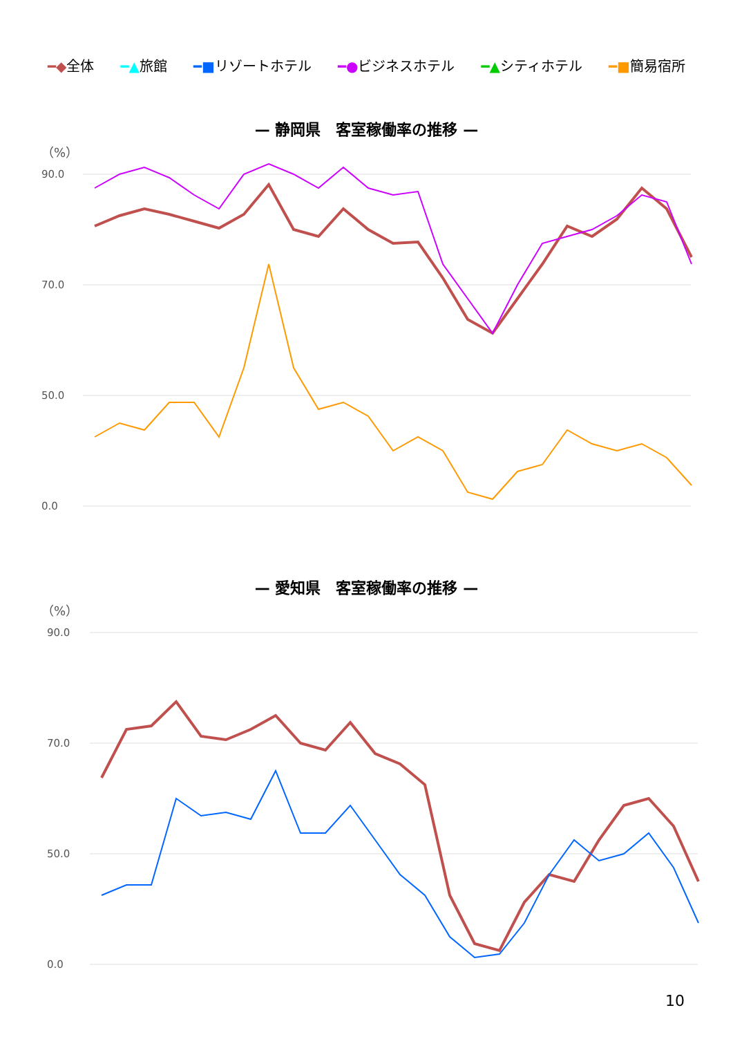━◆全体 ━▲旅館 ━■リゾートホテル ━●ビジネスホテル ━▲シティホテル ━■簡易宿所
— 静岡県　客室稼働率の推移 —
（%）
90.0
70.0
50.0
0.0
— 愛知県　客室稼働率の推移 —
（%）
90.0
70.0
50.0
0.0
10